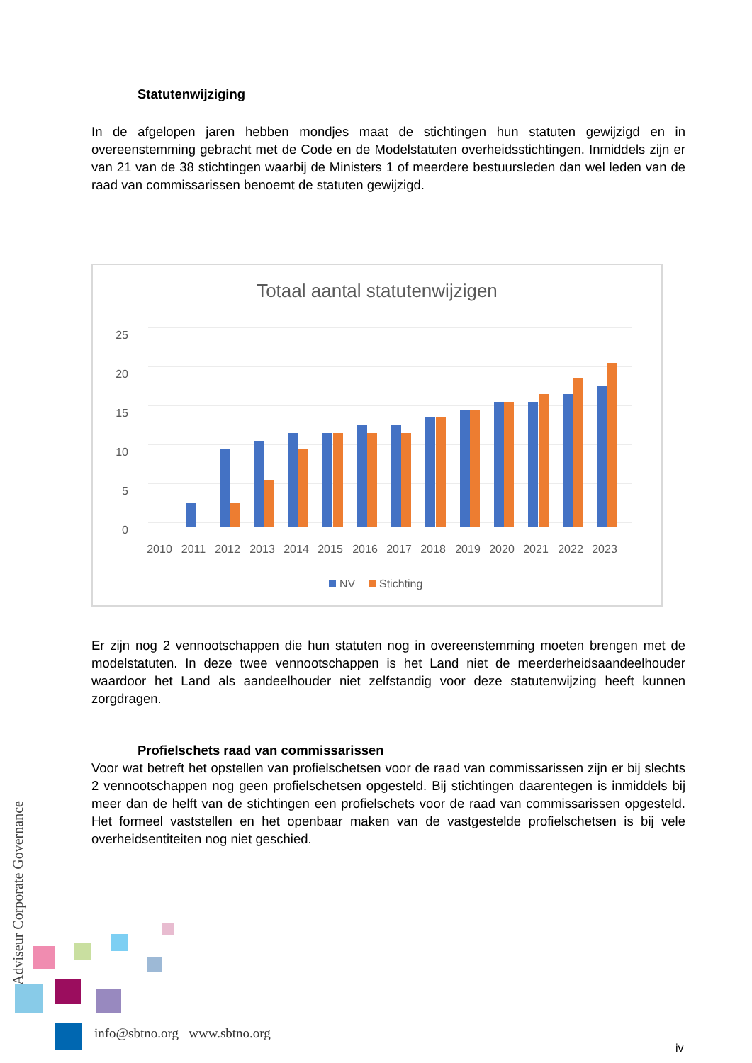Statutenwijziging
In de afgelopen jaren hebben mondjes maat de stichtingen hun statuten gewijzigd en in overeenstemming gebracht met de Code en de Modelstatuten overheidsstichtingen. Inmiddels zijn er van 21 van de 38 stichtingen waarbij de Ministers 1 of meerdere bestuursleden dan wel leden van de raad van commissarissen benoemt de statuten gewijzigd.
Totaal aantal statutenwijzigen
25
20
15
10
5
0
2010
2011
2012
2013
2014
2015
2016
2017
2018
2019
2020
2021
2022
2023
NV
Stichting
Er zijn nog 2 vennootschappen die hun statuten nog in overeenstemming moeten brengen met de modelstatuten. In deze twee vennootschappen is het Land niet de meerderheidsaandeelhouder waardoor het Land als aandeelhouder niet zelfstandig voor deze statutenwijzing heeft kunnen zorgdragen.
Profielschets raad van commissarissen
Voor wat betreft het opstellen van profielschetsen voor de raad van commissarissen zijn er bij slechts 2 vennootschappen nog geen profielschetsen opgesteld. Bij stichtingen daarentegen is inmiddels bij meer dan de helft van de stichtingen een profielschets voor de raad van commissarissen opgesteld. Het formeel vaststellen en het openbaar maken van de vastgestelde profielschetsen is bij vele overheidsentiteiten nog niet geschied.
Adviseur Corporate Governance
info@sbtno.org www.sbtno.org
iv